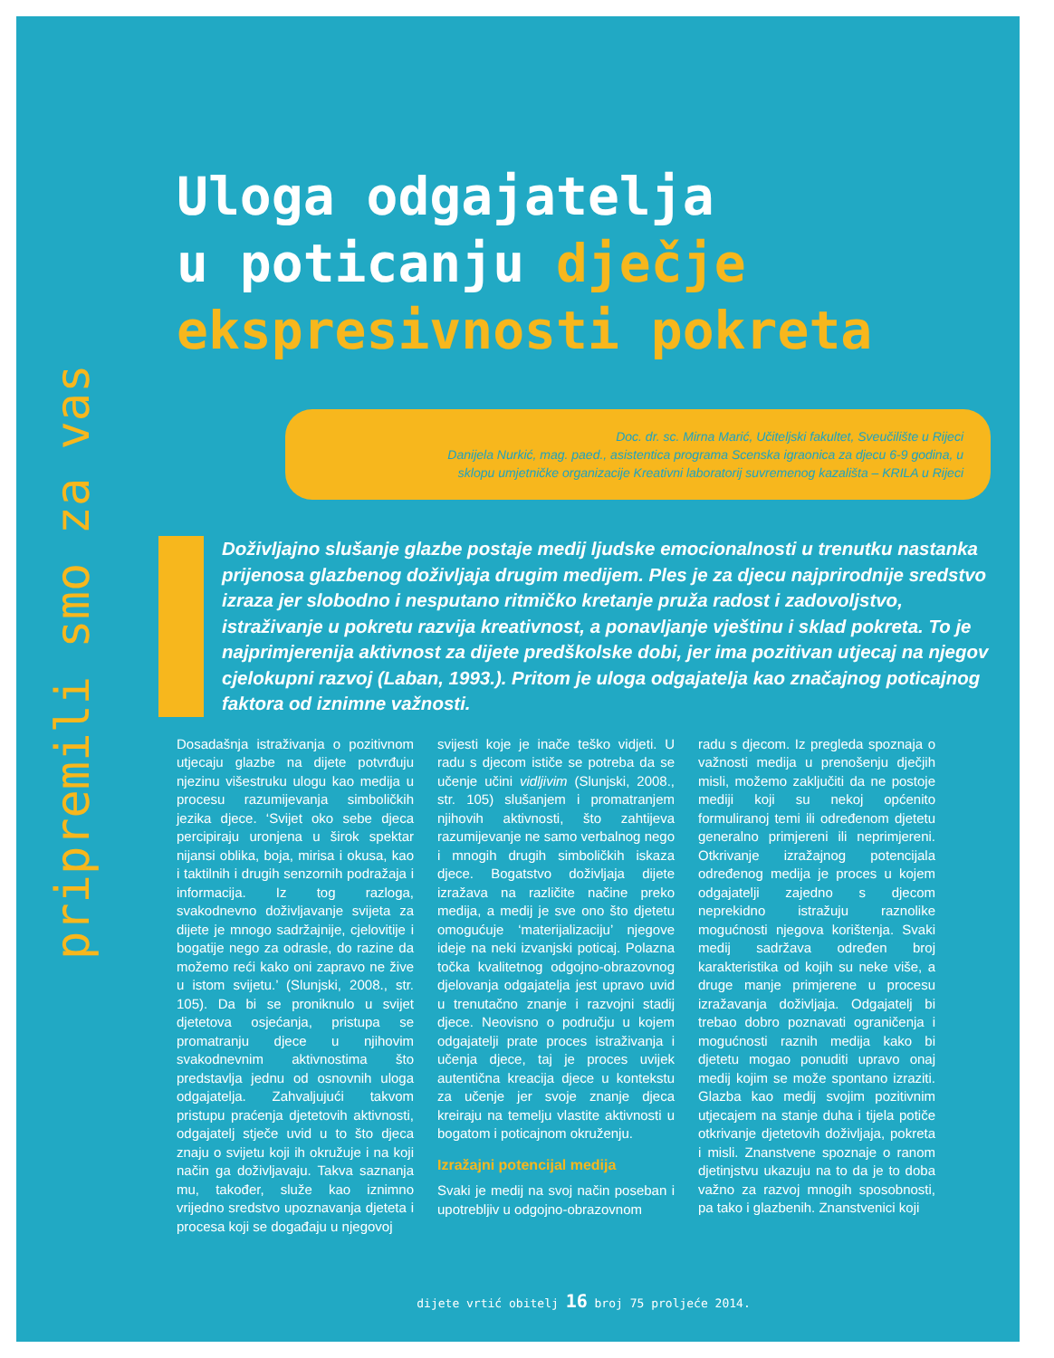pripremili smo za vas
Uloga odgajatelja
u poticanju dječje
ekspresivnosti pokreta
Doc. dr. sc. Mirna Marić, Učiteljski fakultet, Sveučilište u Rijeci
Danijela Nurkić, mag. paed., asistentica programa Scenska igraonica za djecu 6-9 godina, u
sklopu umjetničke organizacije Kreativni laboratorij suvremenog kazališta – KRILA u Rijeci
Doživljajno slušanje glazbe postaje medij ljudske emocionalnosti u trenutku nastanka prijenosa glazbenog doživljaja drugim medijem. Ples je za djecu najprirodnije sredstvo izraza jer slobodno i nesputano ritmičko kretanje pruža radost i zadovoljstvo, istraživanje u pokretu razvija kreativnost, a ponavljanje vještinu i sklad pokreta. To je najprimjerenija aktivnost za dijete predškolske dobi, jer ima pozitivan utjecaj na njegov cjelokupni razvoj (Laban, 1993.). Pritom je uloga odgajatelja kao značajnog poticajnog faktora od iznimne važnosti.
Dosadašnja istraživanja o pozitivnom utjecaju glazbe na dijete potvrđuju njezinu višestruku ulogu kao medija u procesu razumijevanja simboličkih jezika djece. ‘Svijet oko sebe djeca percipiraju uronjena u širok spektar nijansi oblika, boja, mirisa i okusa, kao i taktilnih i drugih senzornih podražaja i informacija. Iz tog razloga, svakodnevno doživljavanje svijeta za dijete je mnogo sadržajnije, cjelovitije i bogatije nego za odrasle, do razine da možemo reći kako oni zapravo ne žive u istom svijetu.’ (Slunjski, 2008., str. 105). Da bi se proniknulo u svijet djetetova osjećanja, pristupa se promatranju djece u njihovim svakodnevnim aktivnostima što predstavlja jednu od osnovnih uloga odgajatelja. Zahvaljujući takvom pristupu praćenja djetetovih aktivnosti, odgajatelj stječe uvid u to što djeca znaju o svijetu koji ih okružuje i na koji način ga doživljavaju. Takva saznanja mu, također, služe kao iznimno vrijedno sredstvo upoznavanja djeteta i procesa koji se događaju u njegovoj
svijesti koje je inače teško vidjeti. U radu s djecom ističe se potreba da se učenje učini vidljivim (Slunjski, 2008., str. 105) slušanjem i promatranjem njihovih aktivnosti, što zahtijeva razumijevanje ne samo verbalnog nego i mnogih drugih simboličkih iskaza djece. Bogatstvo doživljaja dijete izražava na različite načine preko medija, a medij je sve ono što djetetu omogućuje ‘materijalizaciju’ njegove ideje na neki izvanjski poticaj. Polazna točka kvalitetnog odgojno-obrazovnog djelovanja odgajatelja jest upravo uvid u trenutačno znanje i razvojni stadij djece. Neovisno o području u kojem odgajatelji prate proces istraživanja i učenja djece, taj je proces uvijek autentična kreacija djece u kontekstu za učenje jer svoje znanje djeca kreiraju na temelju vlastite aktivnosti u bogatom i poticajnom okruženju.
Izražajni potencijal medija
Svaki je medij na svoj način poseban i upotrebljiv u odgojno-obrazovnom
radu s djecom. Iz pregleda spoznaja o važnosti medija u prenošenju dječjih misli, možemo zaključiti da ne postoje mediji koji su nekoj općenito formuliranoj temi ili određenom djetetu generalno primjereni ili neprimjereni. Otkrivanje izražajnog potencijala određenog medija je proces u kojem odgajatelji zajedno s djecom neprekidno istražuju raznolike mogućnosti njegova korištenja. Svaki medij sadržava određen broj karakteristika od kojih su neke više, a druge manje primjerene u procesu izražavanja doživljaja. Odgajatelj bi trebao dobro poznavati ograničenja i mogućnosti raznih medija kako bi djetetu mogao ponuditi upravo onaj medij kojim se može spontano izraziti. Glazba kao medij svojim pozitivnim utjecajem na stanje duha i tijela potiče otkrivanje djetetovih doživljaja, pokreta i misli. Znanstvene spoznaje o ranom djetinjstvu ukazuju na to da je to doba važno za razvoj mnogih sposobnosti, pa tako i glazbenih. Znanstvenici koji
dijete vrtić obitelj 16 broj 75 proljeće 2014.